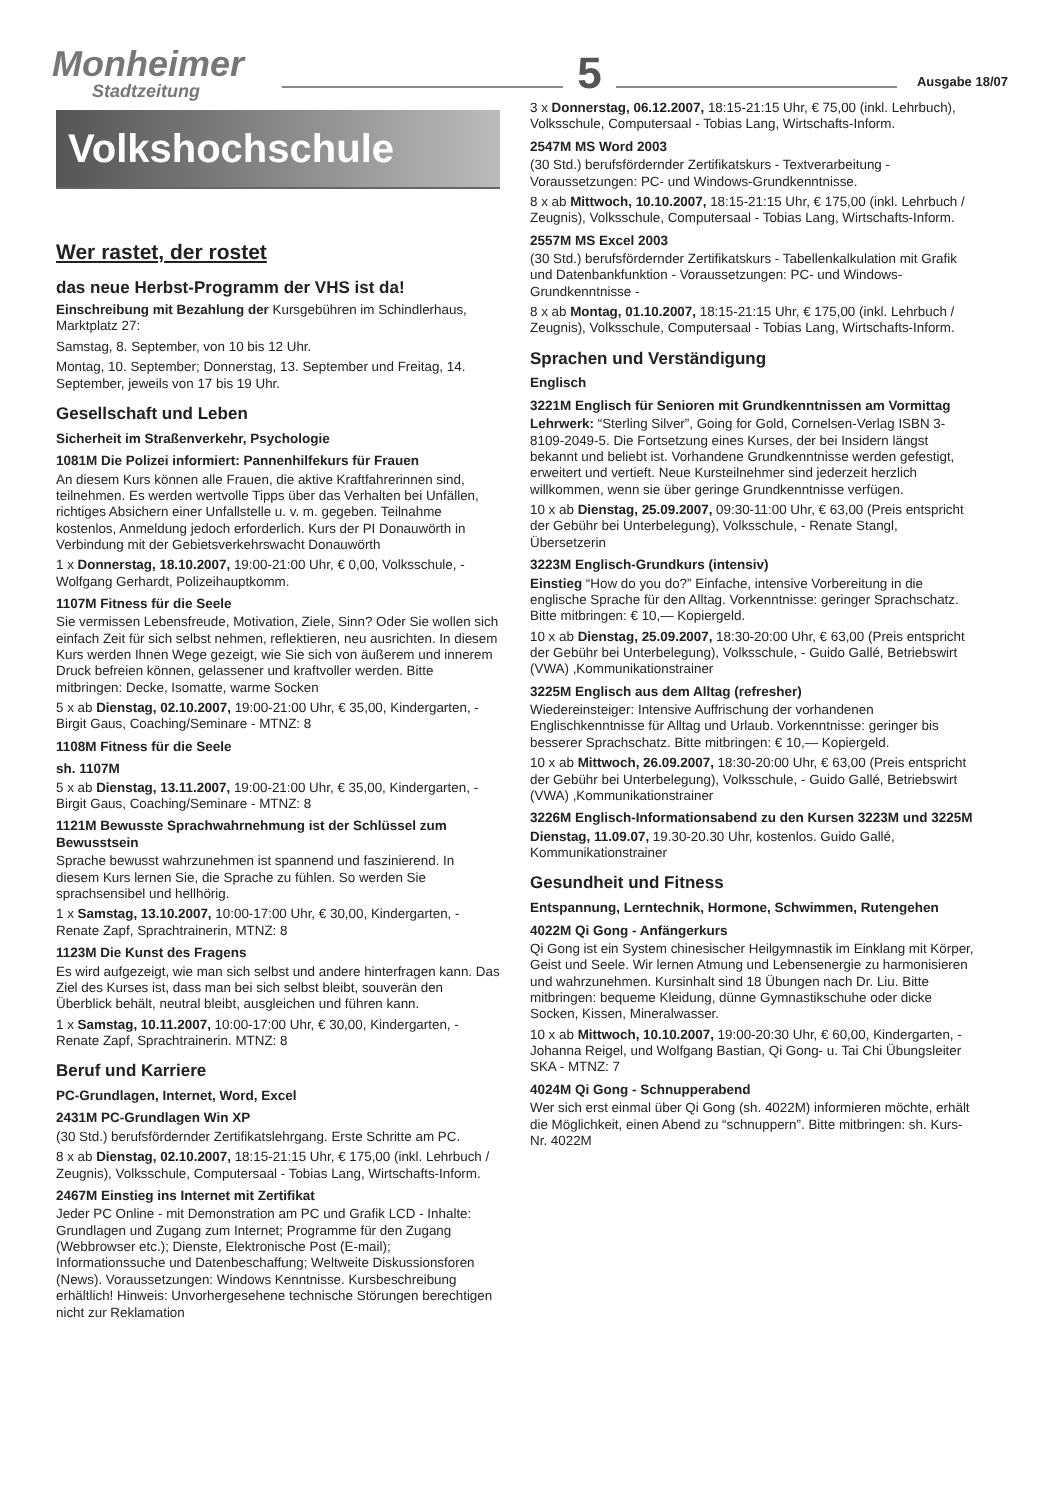Monheimer
Stadtzeitung
5
Ausgabe 18/07
Volkshochschule
Wer rastet, der rostet
das neue Herbst-Programm der VHS ist da!
Einschreibung mit Bezahlung der Kursgebühren im Schindlerhaus, Marktplatz 27:
Samstag, 8. September, von 10 bis 12 Uhr.
Montag, 10. September; Donnerstag, 13. September und Freitag, 14. September, jeweils von 17 bis 19 Uhr.
Gesellschaft und Leben
Sicherheit im Straßenverkehr, Psychologie
1081M Die Polizei informiert: Pannenhilfekurs für Frauen
An diesem Kurs können alle Frauen, die aktive Kraftfahrerinnen sind, teilnehmen. Es werden wertvolle Tipps über das Verhalten bei Unfällen, richtiges Absichern einer Unfallstelle u. v. m. gegeben. Teilnahme kostenlos, Anmeldung jedoch erforderlich. Kurs der PI Donauwörth in Verbindung mit der Gebietsverkehrswacht Donauwörth
1 x Donnerstag, 18.10.2007, 19:00-21:00 Uhr, € 0,00, Volksschule, - Wolfgang Gerhardt, Polizeihauptkomm.
1107M Fitness für die Seele
Sie vermissen Lebensfreude, Motivation, Ziele, Sinn? Oder Sie wollen sich einfach Zeit für sich selbst nehmen, reflektieren, neu ausrichten. In diesem Kurs werden Ihnen Wege gezeigt, wie Sie sich von äußerem und innerem Druck befreien können, gelassener und kraftvoller werden. Bitte mitbringen: Decke, Isomatte, warme Socken
5 x ab Dienstag, 02.10.2007, 19:00-21:00 Uhr, € 35,00, Kindergarten, - Birgit Gaus, Coaching/Seminare - MTNZ: 8
1108M Fitness für die Seele
sh. 1107M
5 x ab Dienstag, 13.11.2007, 19:00-21:00 Uhr, € 35,00, Kindergarten, - Birgit Gaus, Coaching/Seminare - MTNZ: 8
1121M Bewusste Sprachwahrnehmung ist der Schlüssel zum Bewusstsein
Sprache bewusst wahrzunehmen ist spannend und faszinierend. In diesem Kurs lernen Sie, die Sprache zu fühlen. So werden Sie sprachsensibel und hellhörig.
1 x Samstag, 13.10.2007, 10:00-17:00 Uhr, € 30,00, Kindergarten, - Renate Zapf, Sprachtrainerin, MTNZ: 8
1123M Die Kunst des Fragens
Es wird aufgezeigt, wie man sich selbst und andere hinterfragen kann. Das Ziel des Kurses ist, dass man bei sich selbst bleibt, souverän den Überblick behält, neutral bleibt, ausgleichen und führen kann.
1 x Samstag, 10.11.2007, 10:00-17:00 Uhr, € 30,00, Kindergarten, - Renate Zapf, Sprachtrainerin. MTNZ: 8
Beruf und Karriere
PC-Grundlagen, Internet, Word, Excel
2431M PC-Grundlagen Win XP
(30 Std.) berufsfördernder Zertifikatslehrgang. Erste Schritte am PC.
8 x ab Dienstag, 02.10.2007, 18:15-21:15 Uhr, € 175,00 (inkl. Lehrbuch / Zeugnis), Volksschule, Computersaal - Tobias Lang, Wirtschafts-Inform.
2467M Einstieg ins Internet mit Zertifikat
Jeder PC Online - mit Demonstration am PC und Grafik LCD - Inhalte: Grundlagen und Zugang zum Internet; Programme für den Zugang (Webbrowser etc.); Dienste, Elektronische Post (E-mail); Informationssuche und Datenbeschaffung; Weltweite Diskussionsforen (News). Voraussetzungen: Windows Kenntnisse. Kursbeschreibung erhältlich! Hinweis: Unvorhergesehene technische Störungen berechtigen nicht zur Reklamation
3 x Donnerstag, 06.12.2007, 18:15-21:15 Uhr, € 75,00 (inkl. Lehrbuch), Volksschule, Computersaal - Tobias Lang, Wirtschafts-Inform.
2547M MS Word 2003
(30 Std.) berufsfördernder Zertifikatskurs - Textverarbeitung - Voraussetzungen: PC- und Windows-Grundkenntnisse.
8 x ab Mittwoch, 10.10.2007, 18:15-21:15 Uhr, € 175,00 (inkl. Lehrbuch / Zeugnis), Volksschule, Computersaal - Tobias Lang, Wirtschafts-Inform.
2557M MS Excel 2003
(30 Std.) berufsfördernder Zertifikatskurs - Tabellenkalkulation mit Grafik und Datenbankfunktion - Voraussetzungen: PC- und Windows-Grundkenntnisse -
8 x ab Montag, 01.10.2007, 18:15-21:15 Uhr, € 175,00 (inkl. Lehrbuch / Zeugnis), Volksschule, Computersaal - Tobias Lang, Wirtschafts-Inform.
Sprachen und Verständigung
Englisch
3221M Englisch für Senioren mit Grundkenntnissen am Vormittag
Lehrwerk: “Sterling Silver”, Going for Gold, Cornelsen-Verlag ISBN 3-8109-2049-5. Die Fortsetzung eines Kurses, der bei Insidern längst bekannt und beliebt ist. Vorhandene Grundkenntnisse werden gefestigt, erweitert und vertieft. Neue Kursteilnehmer sind jederzeit herzlich willkommen, wenn sie über geringe Grundkenntnisse verfügen.
10 x ab Dienstag, 25.09.2007, 09:30-11:00 Uhr, € 63,00 (Preis entspricht der Gebühr bei Unterbelegung), Volksschule, - Renate Stangl, Übersetzerin
3223M Englisch-Grundkurs (intensiv)
Einstieg “How do you do?” Einfache, intensive Vorbereitung in die englische Sprache für den Alltag. Vorkenntnisse: geringer Sprachschatz. Bitte mitbringen: € 10,— Kopiergeld.
10 x ab Dienstag, 25.09.2007, 18:30-20:00 Uhr, € 63,00 (Preis entspricht der Gebühr bei Unterbelegung), Volksschule, - Guido Gallé, Betriebswirt (VWA) ,Kommunikationstrainer
3225M Englisch aus dem Alltag (refresher)
Wiedereinsteiger: Intensive Auffrischung der vorhandenen Englischkenntnisse für Alltag und Urlaub. Vorkenntnisse: geringer bis besserer Sprachschatz. Bitte mitbringen: € 10,— Kopiergeld.
10 x ab Mittwoch, 26.09.2007, 18:30-20:00 Uhr, € 63,00 (Preis entspricht der Gebühr bei Unterbelegung), Volksschule, - Guido Gallé, Betriebswirt (VWA) ,Kommunikationstrainer
3226M Englisch-Informationsabend zu den Kursen 3223M und 3225M
Dienstag, 11.09.07, 19.30-20.30 Uhr, kostenlos. Guido Gallé, Kommunikationstrainer
Gesundheit und Fitness
Entspannung, Lerntechnik, Hormone, Schwimmen, Rutengehen
4022M Qi Gong - Anfängerkurs
Qi Gong ist ein System chinesischer Heilgymnastik im Einklang mit Körper, Geist und Seele. Wir lernen Atmung und Lebensenergie zu harmonisieren und wahrzunehmen. Kursinhalt sind 18 Übungen nach Dr. Liu. Bitte mitbringen: bequeme Kleidung, dünne Gymnastikschuhe oder dicke Socken, Kissen, Mineralwasser.
10 x ab Mittwoch, 10.10.2007, 19:00-20:30 Uhr, € 60,00, Kindergarten, - Johanna Reigel, und Wolfgang Bastian, Qi Gong- u. Tai Chi Übungsleiter SKA - MTNZ: 7
4024M Qi Gong - Schnupperabend
Wer sich erst einmal über Qi Gong (sh. 4022M) informieren möchte, erhält die Möglichkeit, einen Abend zu “schnuppern”. Bitte mitbringen: sh. Kurs-Nr. 4022M